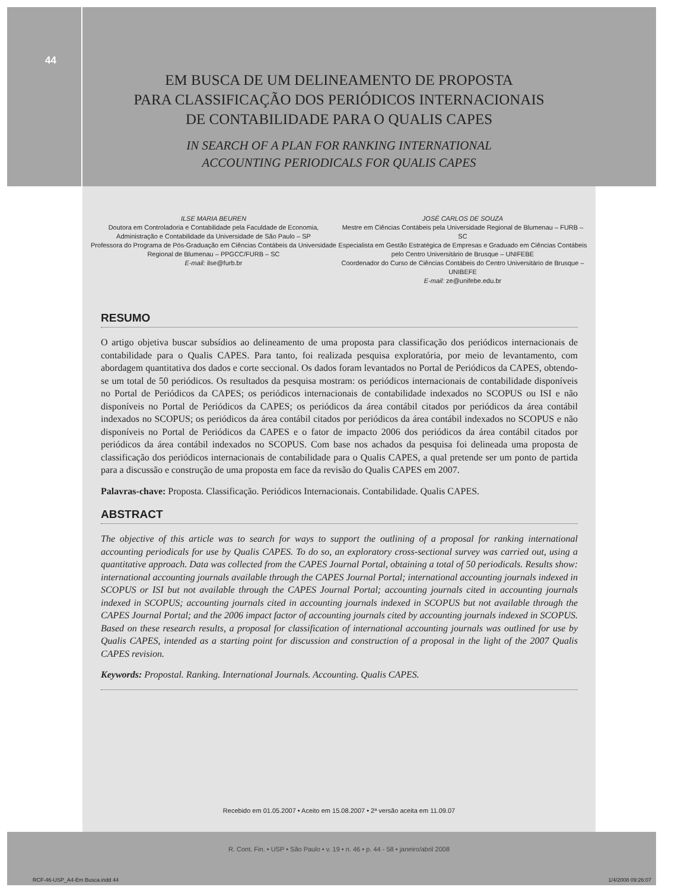44
EM BUSCA DE UM DELINEAMENTO DE PROPOSTA
PARA CLASSIFICAÇÃO DOS PERIÓDICOS INTERNACIONAIS
DE CONTABILIDADE PARA O QUALIS CAPES
IN SEARCH OF A PLAN FOR RANKING INTERNATIONAL
ACCOUNTING PERIODICALS FOR QUALIS CAPES
ILSE MARIA BEUREN
Doutora em Controladoria e Contabilidade pela Faculdade de Economia, Administração e Contabilidade da Universidade de São Paulo – SP
Professora do Programa de Pós-Graduação em Ciências Contábeis da Universidade Regional de Blumenau – PPGCC/FURB – SC
E-mail: ilse@furb.br
JOSÉ CARLOS DE SOUZA
Mestre em Ciências Contábeis pela Universidade Regional de Blumenau – FURB – SC
Especialista em Gestão Estratégica de Empresas e Graduado em Ciências Contábeis pelo Centro Universitário de Brusque – UNIFEBE
Coordenador do Curso de Ciências Contábeis do Centro Universitário de Brusque – UNIBEFE
E-mail: ze@unifebe.edu.br
RESUMO
O artigo objetiva buscar subsídios ao delineamento de uma proposta para classificação dos periódicos internacionais de contabilidade para o Qualis CAPES. Para tanto, foi realizada pesquisa exploratória, por meio de levantamento, com abordagem quantitativa dos dados e corte seccional. Os dados foram levantados no Portal de Periódicos da CAPES, obtendo-se um total de 50 periódicos. Os resultados da pesquisa mostram: os periódicos internacionais de contabilidade disponíveis no Portal de Periódicos da CAPES; os periódicos internacionais de contabilidade indexados no SCOPUS ou ISI e não disponíveis no Portal de Periódicos da CAPES; os periódicos da área contábil citados por periódicos da área contábil indexados no SCOPUS; os periódicos da área contábil citados por periódicos da área contábil indexados no SCOPUS e não disponíveis no Portal de Periódicos da CAPES e o fator de impacto 2006 dos periódicos da área contábil citados por periódicos da área contábil indexados no SCOPUS. Com base nos achados da pesquisa foi delineada uma proposta de classificação dos periódicos internacionais de contabilidade para o Qualis CAPES, a qual pretende ser um ponto de partida para a discussão e construção de uma proposta em face da revisão do Qualis CAPES em 2007.
Palavras-chave: Proposta. Classificação. Periódicos Internacionais. Contabilidade. Qualis CAPES.
ABSTRACT
The objective of this article was to search for ways to support the outlining of a proposal for ranking international accounting periodicals for use by Qualis CAPES. To do so, an exploratory cross-sectional survey was carried out, using a quantitative approach. Data was collected from the CAPES Journal Portal, obtaining a total of 50 periodicals. Results show: international accounting journals available through the CAPES Journal Portal; international accounting journals indexed in SCOPUS or ISI but not available through the CAPES Journal Portal; accounting journals cited in accounting journals indexed in SCOPUS; accounting journals cited in accounting journals indexed in SCOPUS but not available through the CAPES Journal Portal; and the 2006 impact factor of accounting journals cited by accounting journals indexed in SCOPUS. Based on these research results, a proposal for classification of international accounting journals was outlined for use by Qualis CAPES, intended as a starting point for discussion and construction of a proposal in the light of the 2007 Qualis CAPES revision.
Keywords: Propostal. Ranking. International Journals. Accounting. Qualis CAPES.
Recebido em 01.05.2007 • Aceito em 15.08.2007 • 2ª versão aceita em 11.09.07
R. Cont. Fin. • USP • São Paulo • v. 19 • n. 46 • p. 44 - 58 • janeiro/abril 2008
RCF-46-USP_A4-Em Busca.indd 44 1/4/2008 09:26:07